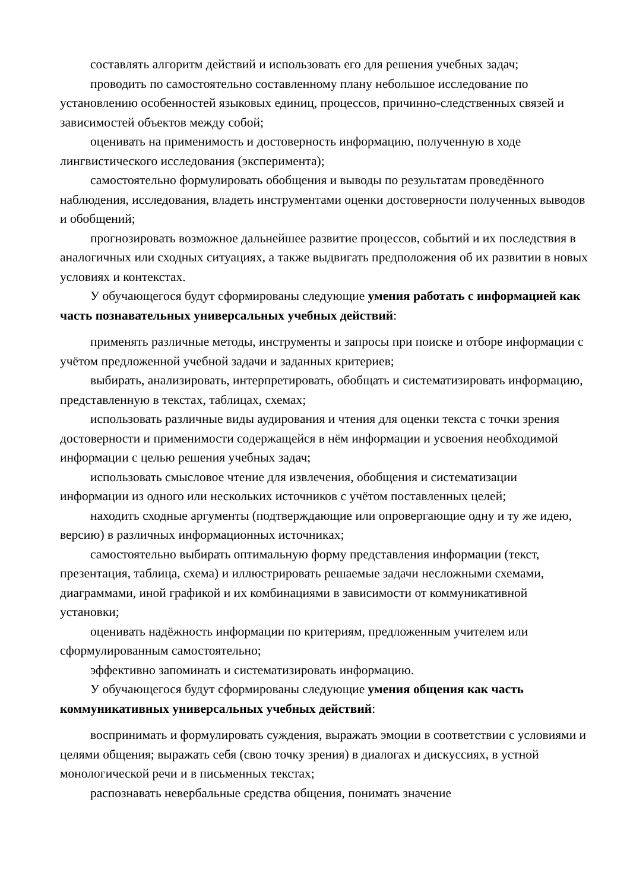составлять алгоритм действий и использовать его для решения учебных задач;
проводить по самостоятельно составленному плану небольшое исследование по установлению особенностей языковых единиц, процессов, причинно-следственных связей и зависимостей объектов между собой;
оценивать на применимость и достоверность информацию, полученную в ходе лингвистического исследования (эксперимента);
самостоятельно формулировать обобщения и выводы по результатам проведённого наблюдения, исследования, владеть инструментами оценки достоверности полученных выводов и обобщений;
прогнозировать возможное дальнейшее развитие процессов, событий и их последствия в аналогичных или сходных ситуациях, а также выдвигать предположения об их развитии в новых условиях и контекстах.
У обучающегося будут сформированы следующие умения работать с информацией как часть познавательных универсальных учебных действий:
применять различные методы, инструменты и запросы при поиске и отборе информации с учётом предложенной учебной задачи и заданных критериев;
выбирать, анализировать, интерпретировать, обобщать и систематизировать информацию, представленную в текстах, таблицах, схемах;
использовать различные виды аудирования и чтения для оценки текста с точки зрения достоверности и применимости содержащейся в нём информации и усвоения необходимой информации с целью решения учебных задач;
использовать смысловое чтение для извлечения, обобщения и систематизации информации из одного или нескольких источников с учётом поставленных целей;
находить сходные аргументы (подтверждающие или опровергающие одну и ту же идею, версию) в различных информационных источниках;
самостоятельно выбирать оптимальную форму представления информации (текст, презентация, таблица, схема) и иллюстрировать решаемые задачи несложными схемами, диаграммами, иной графикой и их комбинациями в зависимости от коммуникативной установки;
оценивать надёжность информации по критериям, предложенным учителем или сформулированным самостоятельно;
эффективно запоминать и систематизировать информацию.
У обучающегося будут сформированы следующие умения общения как часть коммуникативных универсальных учебных действий:
воспринимать и формулировать суждения, выражать эмоции в соответствии с условиями и целями общения; выражать себя (свою точку зрения) в диалогах и дискуссиях, в устной монологической речи и в письменных текстах;
распознавать невербальные средства общения, понимать значение